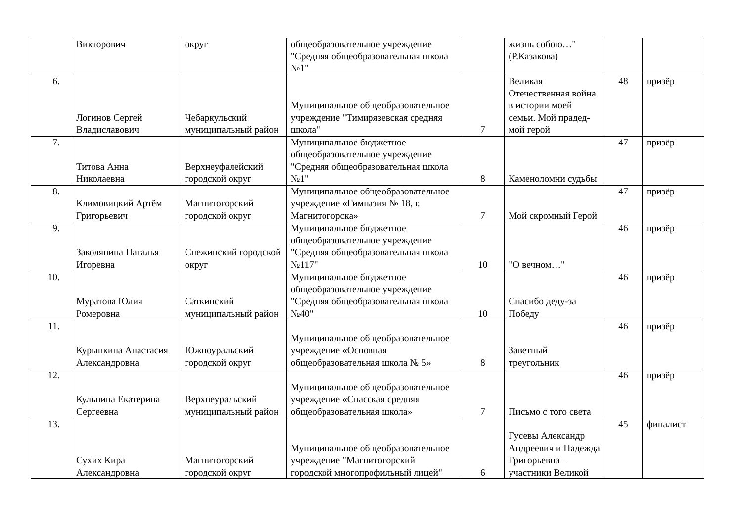| | Викторович | округ | общеобразовательное учреждение "Средняя общеобразовательная школа №1" | | жизнь собою…" (Р.Казакова) | | |
| 6. | Логинов Сергей Владиславович | Чебаркульский муниципальный район | Муниципальное общеобразовательное учреждение "Тимирязевская средняя школа" | 7 | Великая Отечественная война в истории моей семьи. Мой прадед-мой герой | 48 | призёр |
| 7. | Титова Анна Николаевна | Верхнеуфалейский городской округ | Муниципальное бюджетное общеобразовательное учреждение "Средняя общеобразовательная школа №1" | 8 | Каменоломни судьбы | 47 | призёр |
| 8. | Климовицкий Артём Григорьевич | Магнитогорский городской округ | Муниципальное общеобразовательное учреждение «Гимназия № 18, г. Магнитогорска» | 7 | Мой скромный Герой | 47 | призёр |
| 9. | Заколяпина Наталья Игоревна | Снежинский городской округ | Муниципальное бюджетное общеобразовательное учреждение "Средняя общеобразовательная школа №117" | 10 | "О вечном…" | 46 | призёр |
| 10. | Муратова Юлия Ромеровна | Саткинский муниципальный район | Муниципальное бюджетное общеобразовательное учреждение "Средняя общеобразовательная школа №40" | 10 | Спасибо деду-за Победу | 46 | призёр |
| 11. | Курынкина Анастасия Александровна | Южноуральский городской округ | Муниципальное общеобразовательное учреждение «Основная общеобразовательная школа № 5» | 8 | Заветный треугольник | 46 | призёр |
| 12. | Кульпина Екатерина Сергеевна | Верхнеуральский муниципальный район | Муниципальное общеобразовательное учреждение «Спасская средняя общеобразовательная школа» | 7 | Письмо с того света | 46 | призёр |
| 13. | Сухих Кира Александровна | Магнитогорский городской округ | Муниципальное общеобразовательное учреждение "Магнитогорский городской многопрофильный лицей" | 6 | Гусевы Александр Андреевич и Надежда Григорьевна – участники Великой | 45 | финалист |